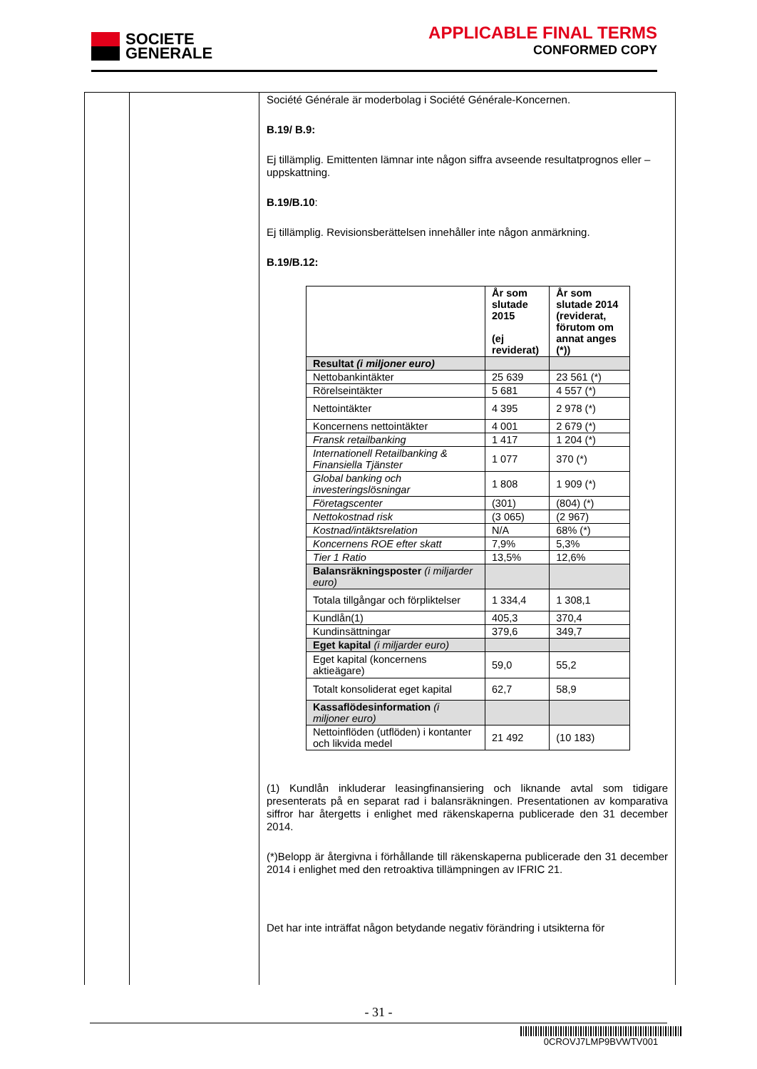SOCIETE
GENERALE
APPLICABLE FINAL TERMS
CONFORMED COPY
Société Générale är moderbolag i Société Générale-Koncernen.
B.19/ B.9:
Ej tillämplig. Emittenten lämnar inte någon siffra avseende resultatprognos eller –uppskattning.
B.19/B.10:
Ej tillämplig. Revisionsberättelsen innehåller inte någon anmärkning.
B.19/B.12:
| | År som slutade 2015 (ej reviderat) | År som slutade 2014 (reviderat, förutom om annat anges (*)) |
| --- | --- | --- |
| Resultat (i miljoner euro) | | |
| Nettobankintäkter | 25 639 | 23 561 (*) |
| Rörelseintäkter | 5 681 | 4 557 (*) |
| Nettointäkter | 4 395 | 2 978 (*) |
| Koncernens nettointäkter | 4 001 | 2 679 (*) |
| Fransk retailbanking | 1 417 | 1 204 (*) |
| Internationell Retailbanking & Finansiella Tjänster | 1 077 | 370 (*) |
| Global banking och investeringslösningar | 1 808 | 1 909 (*) |
| Företagscenter | (301) | (804) (*) |
| Nettokostnad risk | (3 065) | (2 967) |
| Kostnad/intäktsrelation | N/A | 68% (*) |
| Koncernens ROE efter skatt | 7,9% | 5,3% |
| Tier 1 Ratio | 13,5% | 12,6% |
| Balansräkningsposter (i miljarder euro) | | |
| Totala tillgångar och förpliktelser | 1 334,4 | 1 308,1 |
| Kundlån(1) | 405,3 | 370,4 |
| Kundinsättningar | 379,6 | 349,7 |
| Eget kapital (i miljarder euro) | | |
| Eget kapital (koncernens aktieägare) | 59,0 | 55,2 |
| Totalt konsoliderat eget kapital | 62,7 | 58,9 |
| Kassaflödesinformation (i miljoner euro) | | |
| Nettoinflöden (utflöden) i kontanter och likvida medel | 21 492 | (10 183) |
(1) Kundlån inkluderar leasingfinansiering och liknande avtal som tidigare presenterats på en separat rad i balansräkningen. Presentationen av komparativa siffror har återgetts i enlighet med räkenskaperna publicerade den 31 december 2014.
(*)Belopp är återgivna i förhållande till räkenskaperna publicerade den 31 december 2014 i enlighet med den retroaktiva tillämpningen av IFRIC 21.
Det har inte inträffat någon betydande negativ förändring i utsikterna för
- 31 -
0CROVJ7LMP9BVWTV001